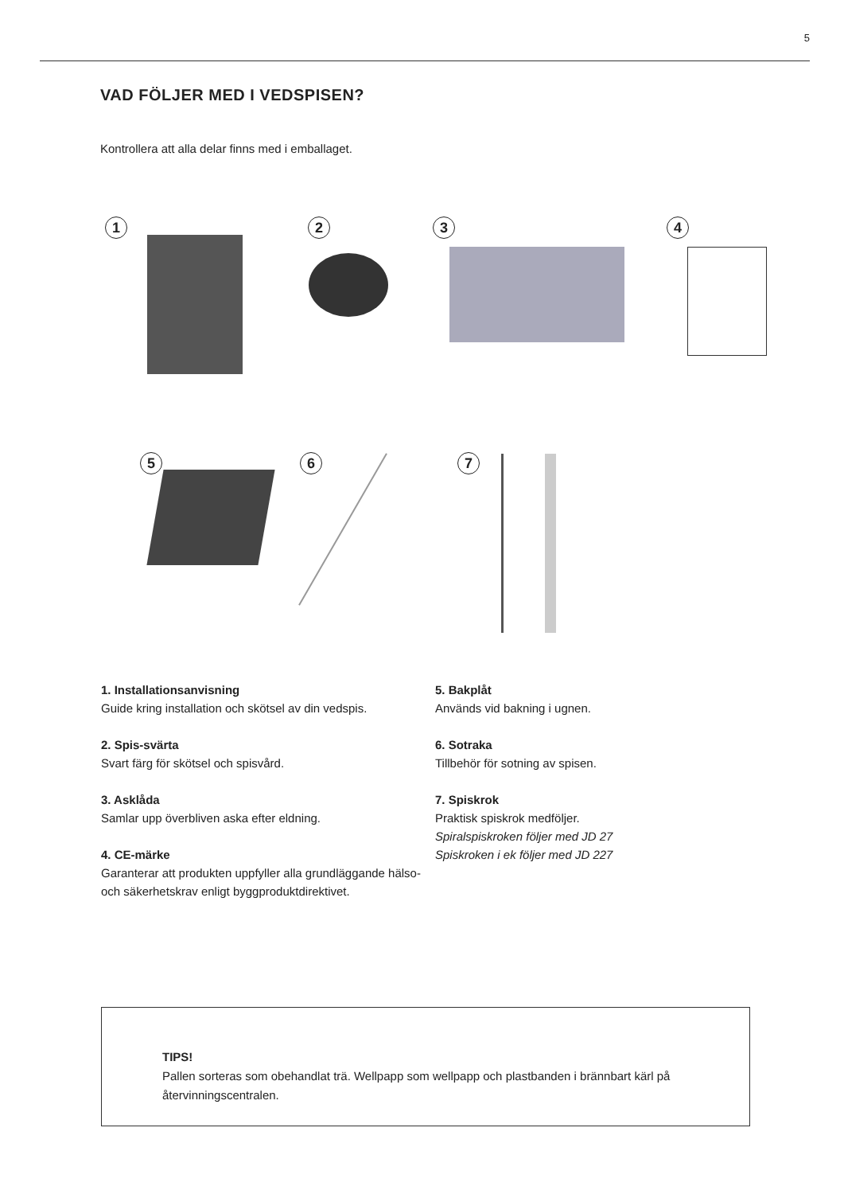5
VAD FÖLJER MED I VEDSPISEN?
Kontrollera att alla delar finns med i emballaget.
1 2 3 4
5 6 7
1. Installationsanvisning
Guide kring installation och skötsel av din vedspis.
2. Spis-svärta
Svart färg för skötsel och spisvård.
3. Asklåda
Samlar upp överbliven aska efter eldning.
4. CE-märke
Garanterar att produkten uppfyller alla grundläggande hälso- och säkerhetskrav enligt byggproduktdirektivet.
5. Bakplåt
Används vid bakning i ugnen.
6. Sotraka
Tillbehör för sotning av spisen.
7. Spiskrok
Praktisk spiskrok medföljer.
Spiralspiskroken följer med JD 27
Spiskroken i ek följer med JD 227
TIPS!
Pallen sorteras som obehandlat trä. Wellpapp som wellpapp och plastbanden i brännbart kärl på återvinningscentralen.